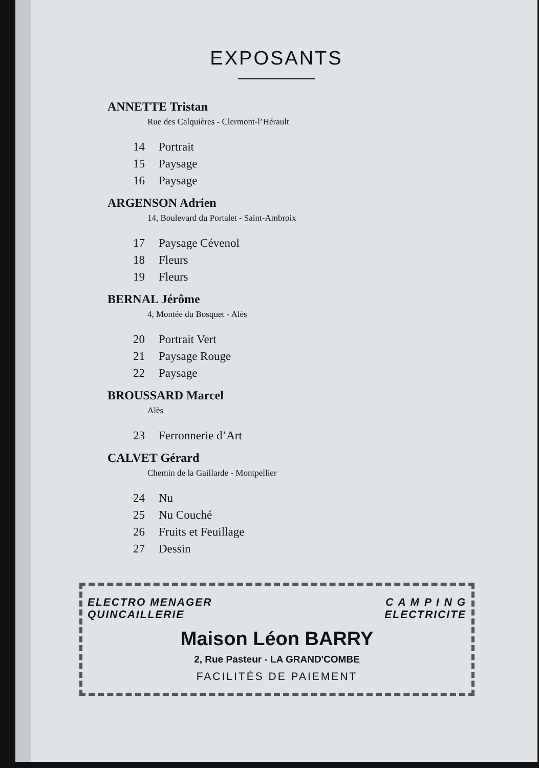EXPOSANTS
ANNETTE Tristan
Rue des Calquières - Clermont-l’Hérault
14 Portrait
15 Paysage
16 Paysage
ARGENSON Adrien
14, Boulevard du Portalet - Saint-Ambroix
17 Paysage Cévenol
18 Fleurs
19 Fleurs
BERNAL Jérôme
4, Montée du Bosquet - Alès
20 Portrait Vert
21 Paysage Rouge
22 Paysage
BROUSSARD Marcel
Alès
23 Ferronnerie d’Art
CALVET Gérard
Chemin de la Gaillarde - Montpellier
24 Nu
25 Nu Couché
26 Fruits et Feuillage
27 Dessin
ELECTRO MENAGER
QUINCAILLERIE
C A M P I N G
ELECTRICITE
Maison Léon BARRY
2, Rue Pasteur - LA GRAND'COMBE
FACILITÉS DE PAIEMENT